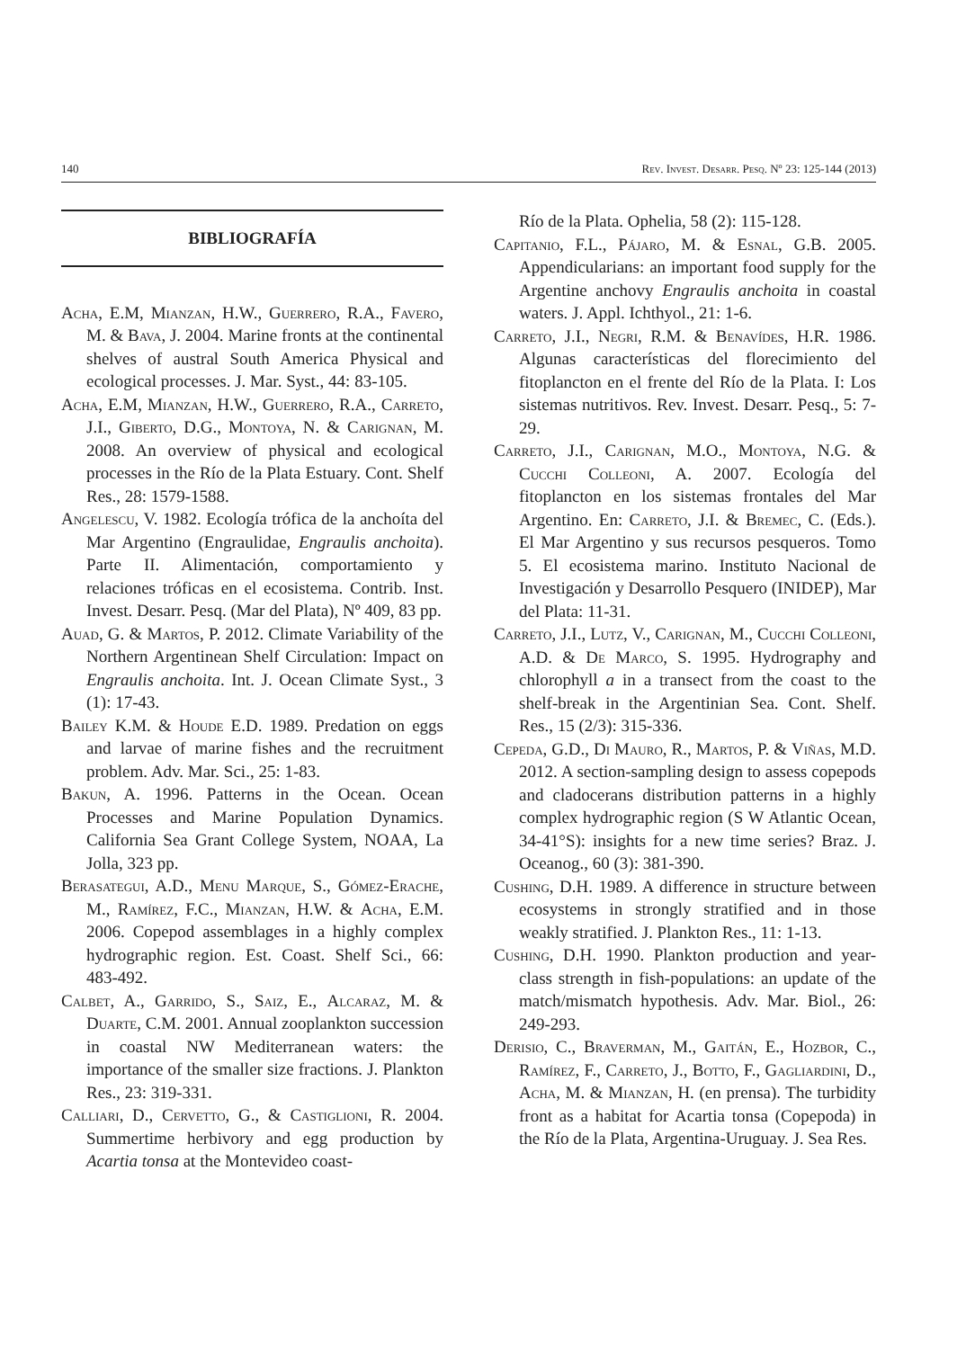140 Rev. Invest. Desarr. Pesq. Nº 23: 125-144 (2013)
BIBLIOGRAFÍA
Acha, E.M, Mianzan, H.W., Guerrero, R.A., Favero, M. & Bava, J. 2004. Marine fronts at the continental shelves of austral South America Physical and ecological processes. J. Mar. Syst., 44: 83-105.
Acha, E.M, Mianzan, H.W., Guerrero, R.A., Carreto, J.I., Giberto, D.G., Montoya, N. & Carignan, M. 2008. An overview of physical and ecological processes in the Río de la Plata Estuary. Cont. Shelf Res., 28: 1579-1588.
Angelescu, V. 1982. Ecología trófica de la anchoíta del Mar Argentino (Engraulidae, Engraulis anchoita). Parte II. Alimentación, comportamiento y relaciones tróficas en el ecosistema. Contrib. Inst. Invest. Desarr. Pesq. (Mar del Plata), Nº 409, 83 pp.
Auad, G. & Martos, P. 2012. Climate Variability of the Northern Argentinean Shelf Circulation: Impact on Engraulis anchoita. Int. J. Ocean Climate Syst., 3 (1): 17-43.
Bailey K.M. & Houde E.D. 1989. Predation on eggs and larvae of marine fishes and the recruitment problem. Adv. Mar. Sci., 25: 1-83.
Bakun, A. 1996. Patterns in the Ocean. Ocean Processes and Marine Population Dynamics. California Sea Grant College System, NOAA, La Jolla, 323 pp.
Berasategui, A.D., Menu Marque, S., Gómez-Erache, M., Ramírez, F.C., Mianzan, H.W. & Acha, E.M. 2006. Copepod assemblages in a highly complex hydrographic region. Est. Coast. Shelf Sci., 66: 483-492.
Calbet, A., Garrido, S., Saiz, E., Alcaraz, M. & Duarte, C.M. 2001. Annual zooplankton succession in coastal NW Mediterranean waters: the importance of the smaller size fractions. J. Plankton Res., 23: 319-331.
Calliari, D., Cervetto, G., & Castiglioni, R. 2004. Summertime herbivory and egg production by Acartia tonsa at the Montevideo coast-
Río de la Plata. Ophelia, 58 (2): 115-128.
Capitanio, F.L., Pájaro, M. & Esnal, G.B. 2005. Appendicularians: an important food supply for the Argentine anchovy Engraulis anchoita in coastal waters. J. Appl. Ichthyol., 21: 1-6.
Carreto, J.I., Negri, R.M. & Benavídes, H.R. 1986. Algunas características del florecimiento del fitoplancton en el frente del Río de la Plata. I: Los sistemas nutritivos. Rev. Invest. Desarr. Pesq., 5: 7-29.
Carreto, J.I., Carignan, M.O., Montoya, N.G. & Cucchi Colleoni, A. 2007. Ecología del fitoplancton en los sistemas frontales del Mar Argentino. En: Carreto, J.I. & Bremec, C. (Eds.). El Mar Argentino y sus recursos pesqueros. Tomo 5. El ecosistema marino. Instituto Nacional de Investigación y Desarrollo Pesquero (INIDEP), Mar del Plata: 11-31.
Carreto, J.I., Lutz, V., Carignan, M., Cucchi Colleoni, A.D. & De Marco, S. 1995. Hydrography and chlorophyll a in a transect from the coast to the shelf-break in the Argentinian Sea. Cont. Shelf. Res., 15 (2/3): 315-336.
Cepeda, G.D., Di Mauro, R., Martos, P. & Viñas, M.D. 2012. A section-sampling design to assess copepods and cladocerans distribution patterns in a highly complex hydrographic region (S W Atlantic Ocean, 34-41°S): insights for a new time series? Braz. J. Oceanog., 60 (3): 381-390.
Cushing, D.H. 1989. A difference in structure between ecosystems in strongly stratified and in those weakly stratified. J. Plankton Res., 11: 1-13.
Cushing, D.H. 1990. Plankton production and year-class strength in fish-populations: an update of the match/mismatch hypothesis. Adv. Mar. Biol., 26: 249-293.
Derisio, C., Braverman, M., Gaitán, E., Hozbor, C., Ramírez, F., Carreto, J., Botto, F., Gagliardini, D., Acha, M. & Mianzan, H. (en prensa). The turbidity front as a habitat for Acartia tonsa (Copepoda) in the Río de la Plata, Argentina-Uruguay. J. Sea Res.